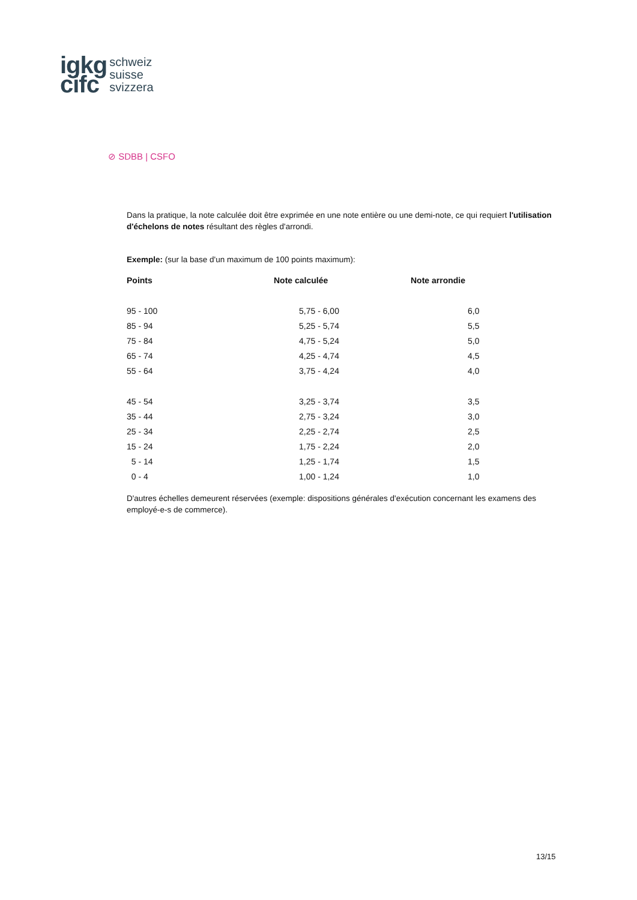igkg
cifc
schweiz
suisse
svizzera
⊘ SDBB | CSFO
Dans la pratique, la note calculée doit être exprimée en une note entière ou une demi-note, ce qui requiert l'utilisation d'échelons de notes résultant des règles d'arrondi.
Exemple: (sur la base d'un maximum de 100 points maximum):
| Points | Note calculée | Note arrondie |
| --- | --- | --- |
| 95 - 100 | 5,75 - 6,00 | 6,0 |
| 85 - 94 | 5,25 - 5,74 | 5,5 |
| 75 - 84 | 4,75 - 5,24 | 5,0 |
| 65 - 74 | 4,25 - 4,74 | 4,5 |
| 55 - 64 | 3,75 - 4,24 | 4,0 |
| 45 - 54 | 3,25 - 3,74 | 3,5 |
| 35 - 44 | 2,75 - 3,24 | 3,0 |
| 25 - 34 | 2,25 - 2,74 | 2,5 |
| 15 - 24 | 1,75 - 2,24 | 2,0 |
| 5 - 14 | 1,25 - 1,74 | 1,5 |
| 0 - 4 | 1,00 - 1,24 | 1,0 |
D'autres échelles demeurent réservées (exemple: dispositions générales d'exécution concernant les examens des employé-e-s de commerce).
13/15